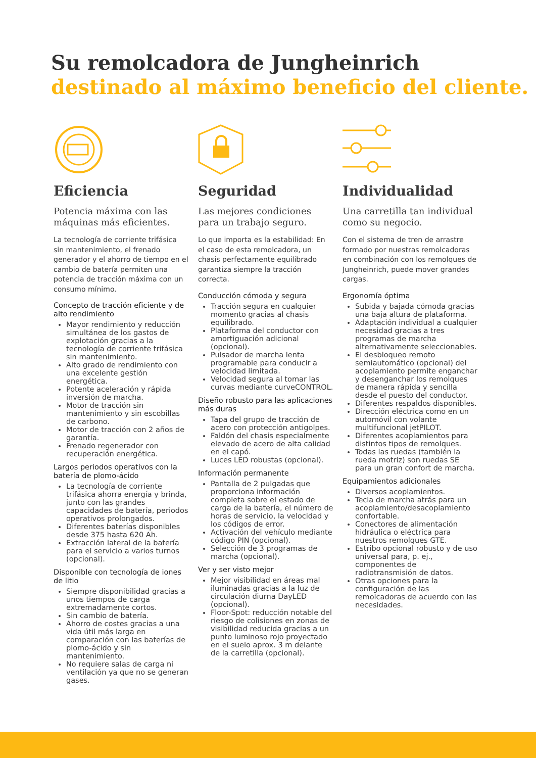Su remolcadora de Jungheinrich
destinado al máximo beneficio del cliente.
Eficiencia
Potencia máxima con las máquinas más eficientes.
La tecnología de corriente trifásica sin mantenimiento, el frenado generador y el ahorro de tiempo en el cambio de batería permiten una potencia de tracción máxima con un consumo mínimo.
Concepto de tracción eficiente y de alto rendimiento
Mayor rendimiento y reducción simultánea de los gastos de explotación gracias a la tecnología de corriente trifásica sin mantenimiento.
Alto grado de rendimiento con una excelente gestión energética.
Potente aceleración y rápida inversión de marcha.
Motor de tracción sin mantenimiento y sin escobillas de carbono.
Motor de tracción con 2 años de garantía.
Frenado regenerador con recuperación energética.
Largos periodos operativos con la batería de plomo-ácido
La tecnología de corriente trifásica ahorra energía y brinda, junto con las grandes capacidades de batería, periodos operativos prolongados.
Diferentes baterías disponibles desde 375 hasta 620 Ah.
Extracción lateral de la batería para el servicio a varios turnos (opcional).
Disponible con tecnología de iones de litio
Siempre disponibilidad gracias a unos tiempos de carga extremadamente cortos.
Sin cambio de batería.
Ahorro de costes gracias a una vida útil más larga en comparación con las baterías de plomo-ácido y sin mantenimiento.
No requiere salas de carga ni ventilación ya que no se generan gases.
Seguridad
Las mejores condiciones para un trabajo seguro.
Lo que importa es la estabilidad: En el caso de esta remolcadora, un chasis perfectamente equilibrado garantiza siempre la tracción correcta.
Conducción cómoda y segura
Tracción segura en cualquier momento gracias al chasis equilibrado.
Plataforma del conductor con amortiguación adicional (opcional).
Pulsador de marcha lenta programable para conducir a velocidad limitada.
Velocidad segura al tomar las curvas mediante curveCONTROL.
Diseño robusto para las aplicaciones más duras
Tapa del grupo de tracción de acero con protección antigolpes.
Faldón del chasis especialmente elevado de acero de alta calidad en el capó.
Luces LED robustas (opcional).
Información permanente
Pantalla de 2 pulgadas que proporciona información completa sobre el estado de carga de la batería, el número de horas de servicio, la velocidad y los códigos de error.
Activación del vehículo mediante código PIN (opcional).
Selección de 3 programas de marcha (opcional).
Ver y ser visto mejor
Mejor visibilidad en áreas mal iluminadas gracias a la luz de circulación diurna DayLED (opcional).
Floor-Spot: reducción notable del riesgo de colisiones en zonas de visibilidad reducida gracias a un punto luminoso rojo proyectado en el suelo aprox. 3 m delante de la carretilla (opcional).
Individualidad
Una carretilla tan individual como su negocio.
Con el sistema de tren de arrastre formado por nuestras remolcadoras en combinación con los remolques de Jungheinrich, puede mover grandes cargas.
Ergonomía óptima
Subida y bajada cómoda gracias una baja altura de plataforma.
Adaptación individual a cualquier necesidad gracias a tres programas de marcha alternativamente seleccionables.
El desbloqueo remoto semiautomático (opcional) del acoplamiento permite enganchar y desenganchar los remolques de manera rápida y sencilla desde el puesto del conductor.
Diferentes respaldos disponibles.
Dirección eléctrica como en un automóvil con volante multifuncional jetPILOT.
Diferentes acoplamientos para distintos tipos de remolques.
Todas las ruedas (también la rueda motriz) son ruedas SE para un gran confort de marcha.
Equipamientos adicionales
Diversos acoplamientos.
Tecla de marcha atrás para un acoplamiento/desacoplamiento confortable.
Conectores de alimentación hidráulica o eléctrica para nuestros remolques GTE.
Estribo opcional robusto y de uso universal para, p. ej., componentes de radiotransmisión de datos.
Otras opciones para la configuración de las remolcadoras de acuerdo con las necesidades.